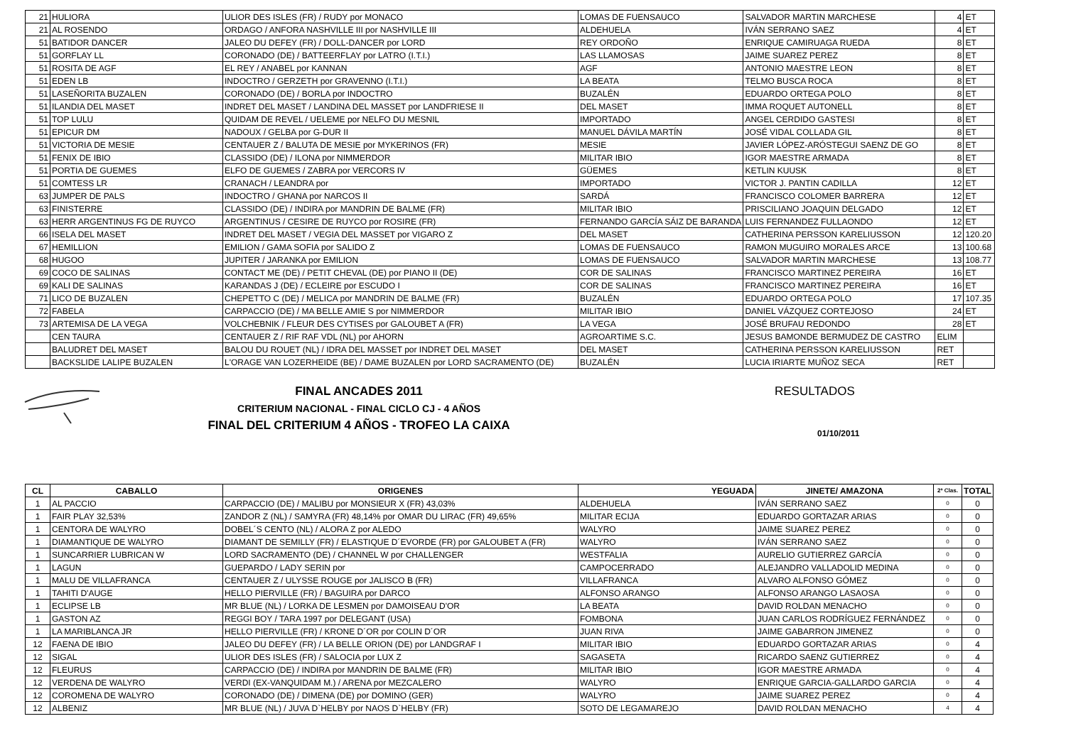| 21 | HULIORA | ULIOR DES ISLES (FR) / RUDY por MONACO | LOMAS DE FUENSAUCO | SALVADOR MARTIN MARCHESE | 4 | ET |
| 21 | AL ROSENDO | ORDAGO / ANFORA NASHVILLE III por NASHVILLE III | ALDEHUELA | IVÁN SERRANO SAEZ | 4 | ET |
| 51 | BATIDOR DANCER | JALEO DU DEFEY (FR) / DOLL-DANCER por LORD | REY ORDOÑO | ENRIQUE CAMIRUAGA RUEDA | 8 | ET |
| 51 | GORFLAY LL | CORONADO (DE) / BATTEERFLAY por LATRO (I.T.I.) | LAS LLAMOSAS | JAIME SUAREZ PEREZ | 8 | ET |
| 51 | ROSITA DE AGF | EL REY / ANABEL por KANNAN | AGF | ANTONIO MAESTRE LEON | 8 | ET |
| 51 | EDEN LB | INDOCTRO / GERZETH por GRAVENNO (I.T.I.) | LA BEATA | TELMO BUSCA ROCA | 8 | ET |
| 51 | LASEÑORITA BUZALEN | CORONADO (DE) / BORLA por INDOCTRO | BUZALÉN | EDUARDO ORTEGA POLO | 8 | ET |
| 51 | ILANDIA DEL MASET | INDRET DEL MASET / LANDINA DEL MASSET por LANDFRIESE II | DEL MASET | IMMA ROQUET AUTONELL | 8 | ET |
| 51 | TOP LULU | QUIDAM DE REVEL / UELEME por NELFO DU MESNIL | IMPORTADO | ANGEL CERDIDO GASTESI | 8 | ET |
| 51 | EPICUR DM | NADOUX / GELBA por G-DUR II | MANUEL DÁVILA MARTÍN | JOSÉ VIDAL COLLADA GIL | 8 | ET |
| 51 | VICTORIA DE MESIE | CENTAUER Z / BALUTA DE MESIE por MYKERINOS (FR) | MESIE | JAVIER LÓPEZ-ARÓSTEGUI SAENZ DE GO | 8 | ET |
| 51 | FENIX DE IBIO | CLASSIDO (DE) / ILONA por NIMMERDOR | MILITAR IBIO | IGOR MAESTRE ARMADA | 8 | ET |
| 51 | PORTIA DE GUEMES | ELFO DE GUEMES / ZABRA por VERCORS IV | GÜEMES | KETLIN KUUSK | 8 | ET |
| 51 | COMTESS LR | CRANACH / LEANDRA por | IMPORTADO | VICTOR J. PANTIN CADILLA | 12 | ET |
| 63 | JUMPER DE PALS | INDOCTRO / GHANA por NARCOS II | SARDÁ | FRANCISCO COLOMER BARRERA | 12 | ET |
| 63 | FINISTERRE | CLASSIDO (DE) / INDIRA por MANDRIN DE BALME (FR) | MILITAR IBIO | PRISCILIANO JOAQUIN DELGADO | 12 | ET |
| 63 | HERR ARGENTINUS FG DE RUYCO | ARGENTINUS / CESIRE DE RUYCO por ROSIRE (FR) | FERNANDO GARCÍA SÁIZ DE BARANDA | LUIS FERNANDEZ FULLAONDO | 12 | ET |
| 66 | ISELA DEL MASET | INDRET DEL MASET / VEGIA DEL MASSET por VIGARO Z | DEL MASET | CATHERINA PERSSON KARELIUSSON | 12 | 120.20 |
| 67 | HEMILLION | EMILION / GAMA SOFIA por SALIDO Z | LOMAS DE FUENSAUCO | RAMON MUGUIRO MORALES ARCE | 13 | 100.68 |
| 68 | HUGOO | JUPITER / JARANKA por EMILION | LOMAS DE FUENSAUCO | SALVADOR MARTIN MARCHESE | 13 | 108.77 |
| 69 | COCO DE SALINAS | CONTACT ME (DE) / PETIT CHEVAL (DE) por PIANO II (DE) | COR DE SALINAS | FRANCISCO MARTINEZ PEREIRA | 16 | ET |
| 69 | KALI DE SALINAS | KARANDAS J (DE) / ECLEIRE por ESCUDO I | COR DE SALINAS | FRANCISCO MARTINEZ PEREIRA | 16 | ET |
| 71 | LICO DE BUZALEN | CHEPETTO C (DE) / MELICA por MANDRIN DE BALME (FR) | BUZALÉN | EDUARDO ORTEGA POLO | 17 | 107.35 |
| 72 | FABELA | CARPACCIO (DE) / MA BELLE AMIE S por NIMMERDOR | MILITAR IBIO | DANIEL VÁZQUEZ CORTEJOSO | 24 | ET |
| 73 | ARTEMISA DE LA VEGA | VOLCHEBNIK / FLEUR DES CYTISES por GALOUBET A (FR) | LA VEGA | JOSÉ BRUFAU REDONDO | 28 | ET |
| | CEN TAURA | CENTAUER Z / RIF RAF VDL (NL) por AHORN | AGROARTIME S.C. | JESUS BAMONDE BERMUDEZ DE CASTRO | ELIM | |
| | BALUDRET DEL MASET | BALOU DU ROUET (NL) / IDRA DEL MASSET por INDRET DEL MASET | DEL MASET | CATHERINA PERSSON KARELIUSSON | RET | |
| | BACKSLIDE LALIPE BUZALEN | L'ORAGE VAN LOZERHEIDE (BE) / DAME BUZALEN por LORD SACRAMENTO (DE) | BUZALÉN | LUCIA IRIARTE MUÑOZ SECA | RET | |
FINAL ANCADES 2011
CRITERIUM NACIONAL - FINAL CICLO CJ - 4 AÑOS
FINAL DEL CRITERIUM 4 AÑOS - TROFEO LA CAIXA
RESULTADOS
01/10/2011
| CL | CABALLO | ORIGENES | YEGUADA | JINETE/ AMAZONA | 2ª Clas. | TOTAL |
| --- | --- | --- | --- | --- | --- | --- |
| 1 | AL PACCIO | CARPACCIO (DE) / MALIBU por MONSIEUR X (FR) 43,03% | ALDEHUELA | IVÁN SERRANO SAEZ | 0 | 0 |
| 1 | FAIR PLAY 32,53% | ZANDOR Z (NL) / SAMYRA (FR) 48,14% por OMAR DU LIRAC (FR) 49,65% | MILITAR ECIJA | EDUARDO GORTAZAR ARIAS | 0 | 0 |
| 1 | CENTORA DE WALYRO | DOBEL´S CENTO (NL) / ALORA Z por ALEDO | WALYRO | JAIME SUAREZ PEREZ | 0 | 0 |
| 1 | DIAMANTIQUE DE WALYRO | DIAMANT DE SEMILLY (FR) / ELASTIQUE D´EVORDE (FR) por GALOUBET A (FR) | WALYRO | IVÁN SERRANO SAEZ | 0 | 0 |
| 1 | SUNCARRIER LUBRICAN W | LORD SACRAMENTO (DE) / CHANNEL W por CHALLENGER | WESTFALIA | AURELIO GUTIERREZ GARCÍA | 0 | 0 |
| 1 | LAGUN | GUEPARDO / LADY SERIN por | CAMPOCERRADO | ALEJANDRO VALLADOLID MEDINA | 0 | 0 |
| 1 | MALU DE VILLAFRANCA | CENTAUER Z / ULYSSE ROUGE por JALISCO B (FR) | VILLAFRANCA | ALVARO ALFONSO GÓMEZ | 0 | 0 |
| 1 | TAHITI D'AUGE | HELLO PIERVILLE (FR) / BAGUIRA por DARCO | ALFONSO ARANGO | ALFONSO ARANGO LASAOSA | 0 | 0 |
| 1 | ECLIPSE LB | MR BLUE (NL) / LORKA DE LESMEN por DAMOISEAU D'OR | LA BEATA | DAVID ROLDAN MENACHO | 0 | 0 |
| 1 | GASTON AZ | REGGI BOY / TARA 1997 por DELEGANT (USA) | FOMBONA | JUAN CARLOS RODRÍGUEZ FERNÁNDEZ | 0 | 0 |
| 1 | LA MARIBLANCA JR | HELLO PIERVILLE (FR) / KRONE D´OR por COLIN D´OR | JUAN RIVA | JAIME GABARRON JIMENEZ | 0 | 0 |
| 12 | FAENA DE IBIO | JALEO DU DEFEY (FR) / LA BELLE ORION (DE) por LANDGRAF I | MILITAR IBIO | EDUARDO GORTAZAR ARIAS | 0 | 4 |
| 12 | SIGAL | ULIOR DES ISLES (FR) / SALOCIA por LUX Z | SAGASETA | RICARDO SAENZ GUTIERREZ | 0 | 4 |
| 12 | FLEURUS | CARPACCIO (DE) / INDIRA por MANDRIN DE BALME (FR) | MILITAR IBIO | IGOR MAESTRE ARMADA | 0 | 4 |
| 12 | VERDENA DE WALYRO | VERDI (EX-VANQUIDAM M.) / ARENA por MEZCALERO | WALYRO | ENRIQUE GARCIA-GALLARDO GARCIA | 0 | 4 |
| 12 | COROMENA DE WALYRO | CORONADO (DE) / DIMENA (DE) por DOMINO (GER) | WALYRO | JAIME SUAREZ PEREZ | 0 | 4 |
| 12 | ALBENIZ | MR BLUE (NL) / JUVA D`HELBY por NAOS D`HELBY (FR) | SOTO DE LEGAMAREJO | DAVID ROLDAN MENACHO | 4 | 4 |